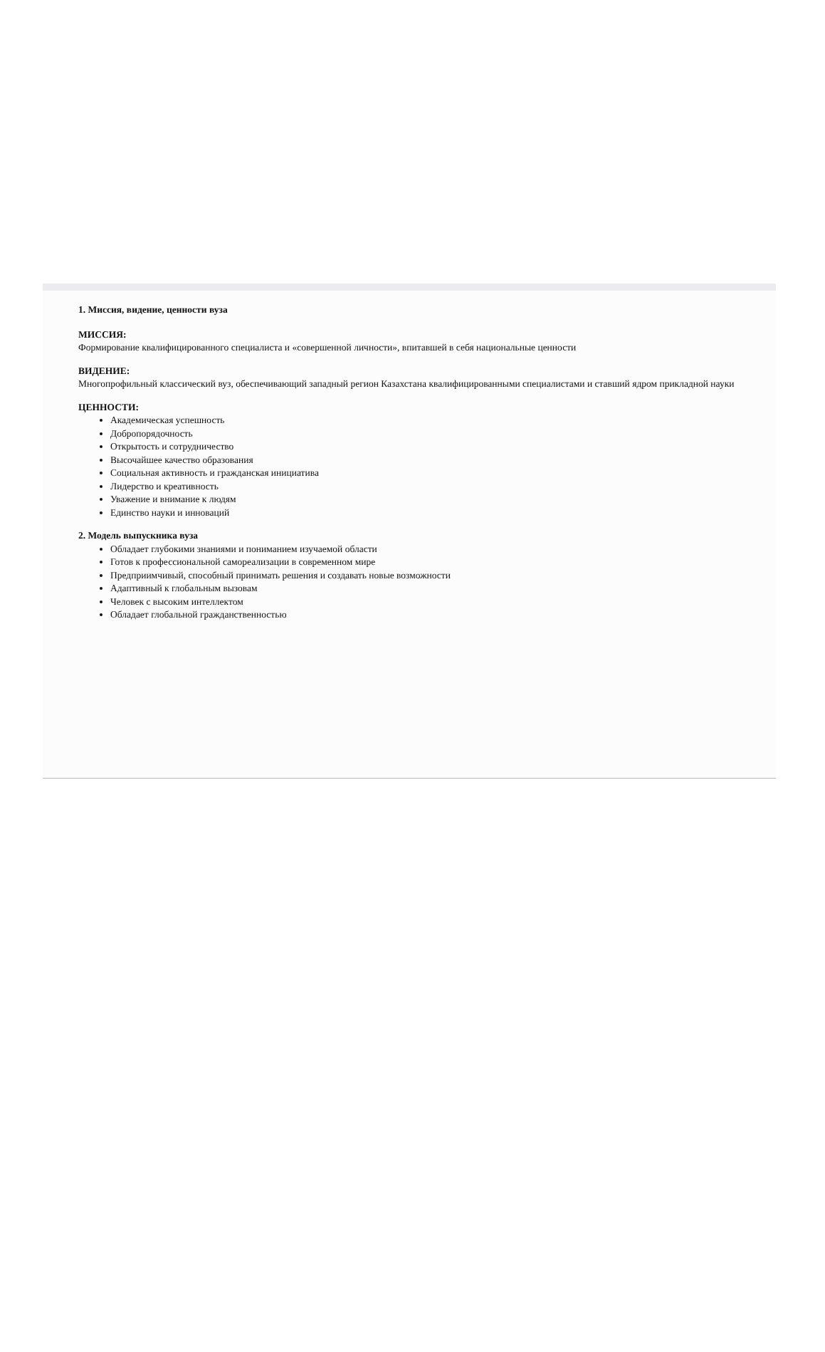1. Миссия, видение, ценности вуза
МИССИЯ:
Формирование квалифицированного специалиста и «совершенной личности», впитавшей в себя национальные ценности
ВИДЕНИЕ:
Многопрофильный классический вуз, обеспечивающий западный регион Казахстана квалифицированными специалистами и ставший ядром прикладной науки
ЦЕННОСТИ:
Академическая успешность
Добропорядочность
Открытость и сотрудничество
Высочайшее качество образования
Социальная активность и гражданская инициатива
Лидерство и креативность
Уважение и внимание к людям
Единство науки и инноваций
2. Модель выпускника вуза
Обладает глубокими знаниями и пониманием изучаемой области
Готов к профессиональной самореализации в современном мире
Предприимчивый, способный принимать решения и создавать новые возможности
Адаптивный к глобальным вызовам
Человек с высоким интеллектом
Обладает глобальной гражданственностью